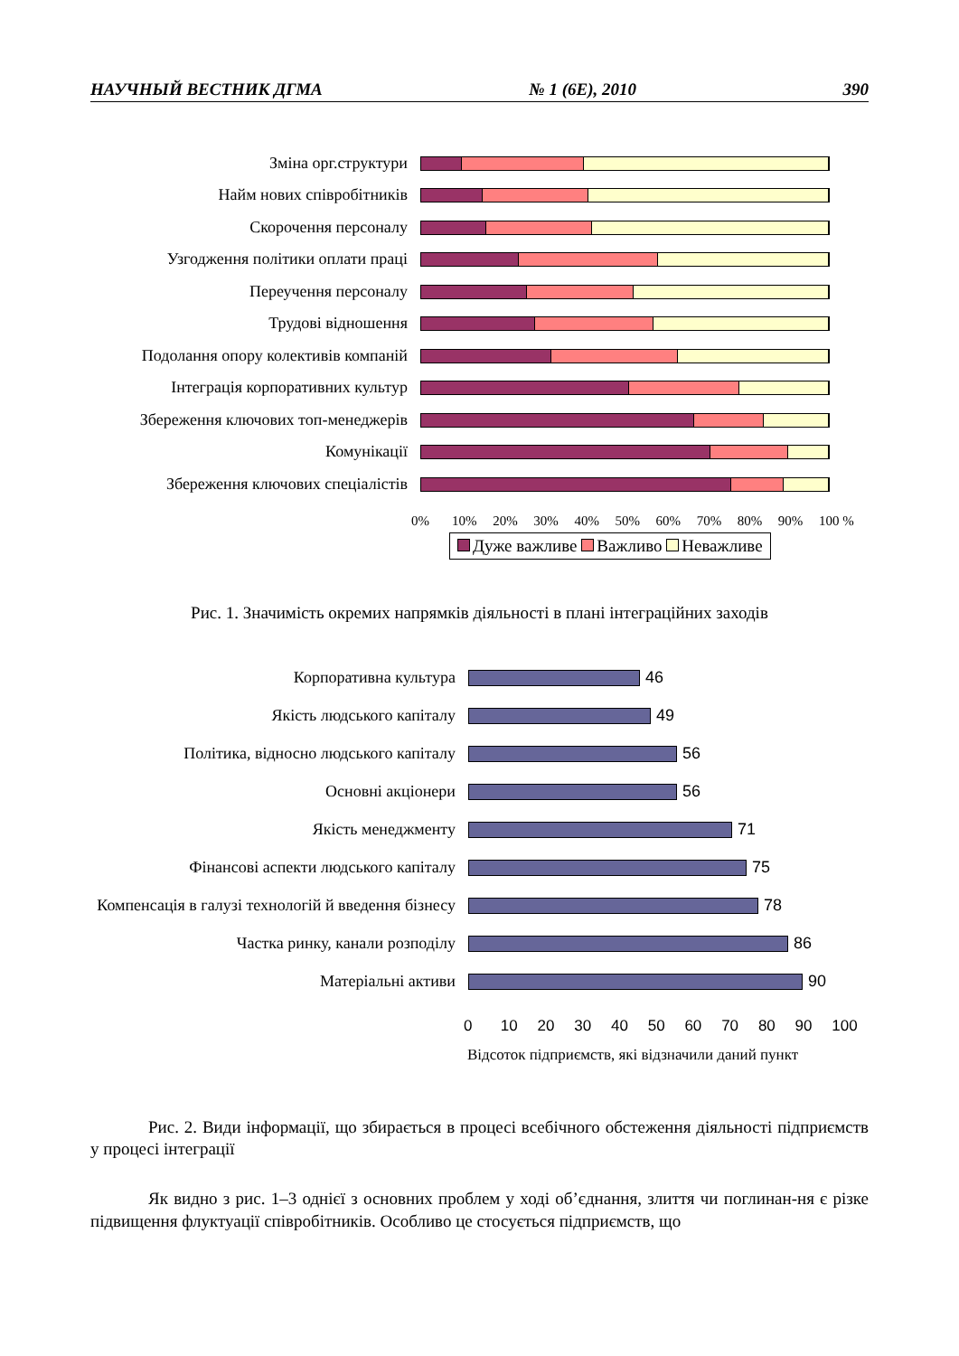НАУЧНЫЙ ВЕСТНИК ДГМА № 1 (6Е), 2010 390
Зміна орг.структури
Найм нових співробітників
Скорочення персоналу
Узгодження політики оплати праці
Переучення персоналу
Трудові відношення
Подолання опору колективів компаній
Інтеграція корпоративних культур
Збереження ключових топ-менеджерів
Комунікації
Збереження ключових спеціалістів
0% 10% 20% 30% 40% 50% 60% 70% 80% 90% 100 %
Дуже важливе Важливо Неважливе
Рис. 1. Значимість окремих напрямків діяльності в плані інтеграційних заходів
Корпоративна культура
46
Якість людського капіталу
49
Політика, відносно людського капіталу
56
Основні акціонери
56
Якість менеджменту
71
Фінансові аспекти людського капіталу
75
Компенсація в галузі технологій й введення бізнесу
78
Частка ринку, канали розподілу
86
Матеріальні активи
90
0 10 20 30 40 50 60 70 80 90 100
Відсоток підприємств, які відзначили даний пункт
Рис. 2. Види інформації, що збирається в процесі всебічного обстеження діяльності підприємств у процесі інтеграції
Як видно з рис. 1–3 однієї з основних проблем у ході об’єднання, злиття чи поглинан-ня є різке підвищення флуктуації співробітників. Особливо це стосується підприємств, що